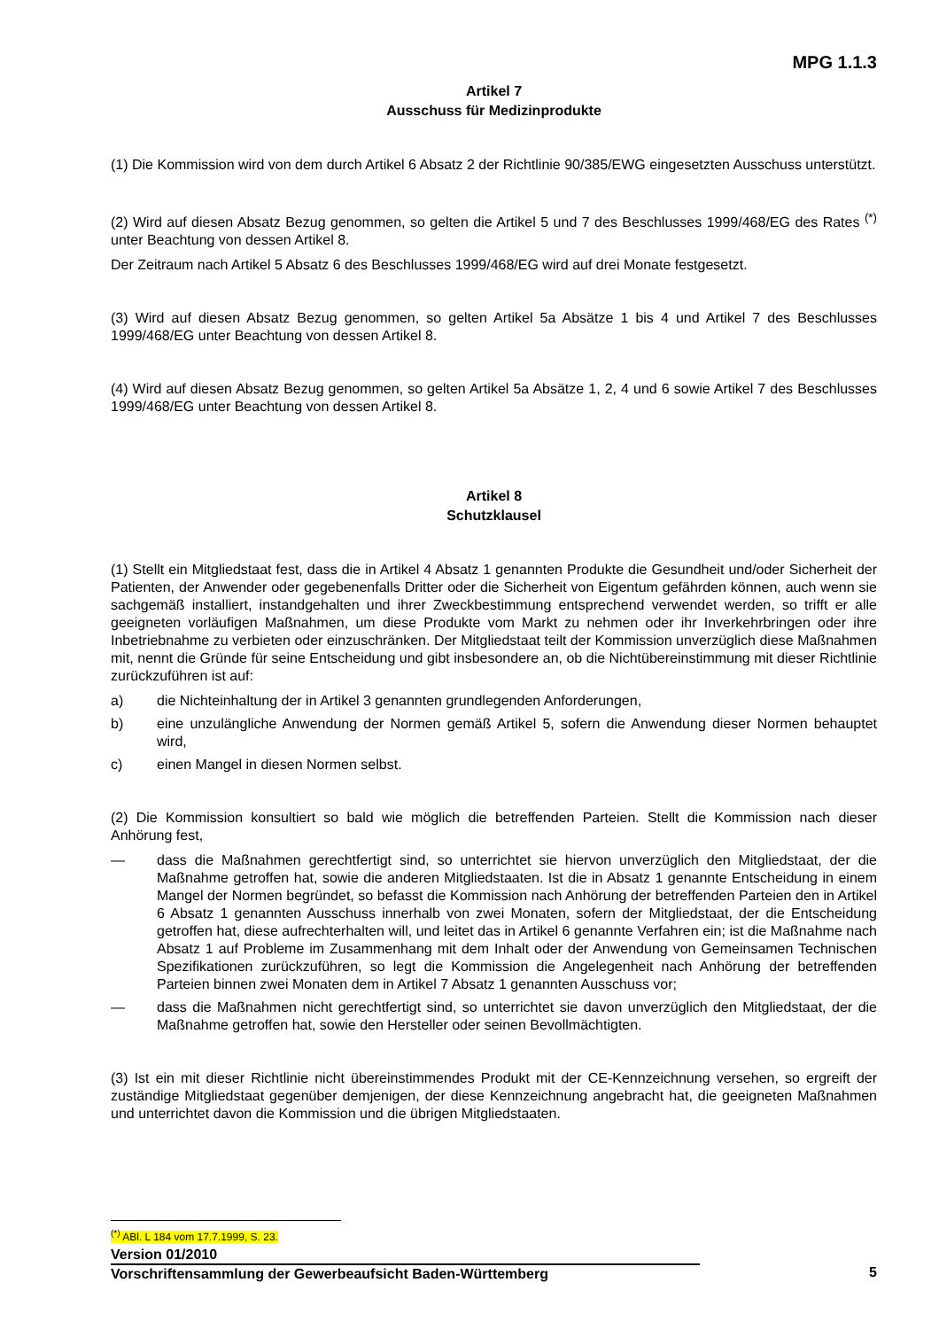MPG 1.1.3
Artikel 7
Ausschuss für Medizinprodukte
(1) Die Kommission wird von dem durch Artikel 6 Absatz 2 der Richtlinie 90/385/EWG eingesetzten Ausschuss unterstützt.
(2) Wird auf diesen Absatz Bezug genommen, so gelten die Artikel 5 und 7 des Beschlusses 1999/468/EG des Rates <sup>(*)</sup> unter Beachtung von dessen Artikel 8.
Der Zeitraum nach Artikel 5 Absatz 6 des Beschlusses 1999/468/EG wird auf drei Monate festgesetzt.
(3) Wird auf diesen Absatz Bezug genommen, so gelten Artikel 5a Absätze 1 bis 4 und Artikel 7 des Beschlusses 1999/468/EG unter Beachtung von dessen Artikel 8.
(4) Wird auf diesen Absatz Bezug genommen, so gelten Artikel 5a Absätze 1, 2, 4 und 6 sowie Artikel 7 des Beschlusses 1999/468/EG unter Beachtung von dessen Artikel 8.
Artikel 8
Schutzklausel
(1) Stellt ein Mitgliedstaat fest, dass die in Artikel 4 Absatz 1 genannten Produkte die Gesundheit und/oder Sicherheit der Patienten, der Anwender oder gegebenenfalls Dritter oder die Sicherheit von Eigentum gefährden können, auch wenn sie sachgemäß installiert, instandgehalten und ihrer Zweckbestimmung entsprechend verwendet werden, so trifft er alle geeigneten vorläufigen Maßnahmen, um diese Produkte vom Markt zu nehmen oder ihr Inverkehrbringen oder ihre Inbetriebnahme zu verbieten oder einzuschränken. Der Mitgliedstaat teilt der Kommission unverzüglich diese Maßnahmen mit, nennt die Gründe für seine Entscheidung und gibt insbesondere an, ob die Nichtübereinstimmung mit dieser Richtlinie zurückzuführen ist auf:
a) die Nichteinhaltung der in Artikel 3 genannten grundlegenden Anforderungen,
b) eine unzulängliche Anwendung der Normen gemäß Artikel 5, sofern die Anwendung dieser Normen behauptet wird,
c) einen Mangel in diesen Normen selbst.
(2) Die Kommission konsultiert so bald wie möglich die betreffenden Parteien. Stellt die Kommission nach dieser Anhörung fest,
— dass die Maßnahmen gerechtfertigt sind, so unterrichtet sie hiervon unverzüglich den Mitgliedstaat, der die Maßnahme getroffen hat, sowie die anderen Mitgliedstaaten. Ist die in Absatz 1 genannte Entscheidung in einem Mangel der Normen begründet, so befasst die Kommission nach Anhörung der betreffenden Parteien den in Artikel 6 Absatz 1 genannten Ausschuss innerhalb von zwei Monaten, sofern der Mitgliedstaat, der die Entscheidung getroffen hat, diese aufrechterhalten will, und leitet das in Artikel 6 genannte Verfahren ein; ist die Maßnahme nach Absatz 1 auf Probleme im Zusammenhang mit dem Inhalt oder der Anwendung von Gemeinsamen Technischen Spezifikationen zurückzuführen, so legt die Kommission die Angelegenheit nach Anhörung der betreffenden Parteien binnen zwei Monaten dem in Artikel 7 Absatz 1 genannten Ausschuss vor;
— dass die Maßnahmen nicht gerechtfertigt sind, so unterrichtet sie davon unverzüglich den Mitgliedstaat, der die Maßnahme getroffen hat, sowie den Hersteller oder seinen Bevollmächtigten.
(3) Ist ein mit dieser Richtlinie nicht übereinstimmendes Produkt mit der CE-Kennzeichnung versehen, so ergreift der zuständige Mitgliedstaat gegenüber demjenigen, der diese Kennzeichnung angebracht hat, die geeigneten Maßnahmen und unterrichtet davon die Kommission und die übrigen Mitgliedstaaten.
<sup>(*)</sup> ABl. L 184 vom 17.7.1999, S. 23.
Version 01/2010
Vorschriftensammlung der Gewerbeaufsicht Baden-Württemberg 5